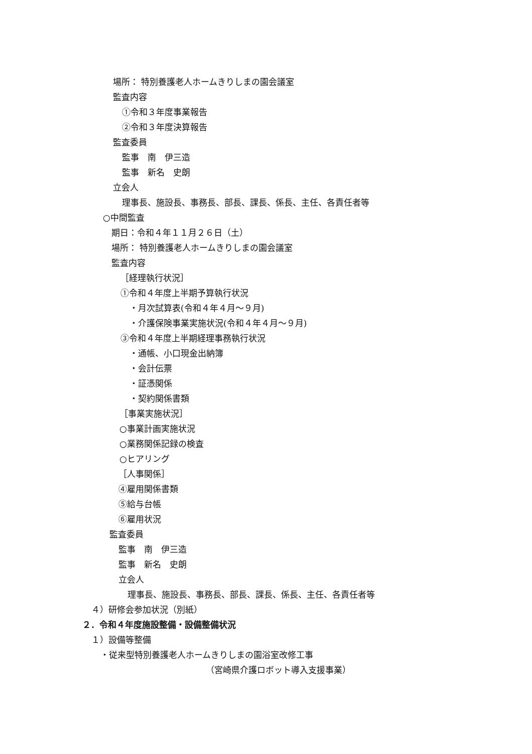場所： 特別養護老人ホームきりしまの園会議室
監査内容
①令和３年度事業報告
②令和３年度決算報告
監査委員
監事　南　伊三造
監事　新名　史朗
立会人
理事長、施設長、事務長、部長、課長、係長、主任、各責任者等
○中間監査
期日：令和４年１１月２６日（土）
場所： 特別養護老人ホームきりしまの園会議室
監査内容
［経理執行状況］
①令和４年度上半期予算執行状況
・月次試算表(令和４年４月～９月)
・介護保険事業実施状況(令和４年４月～９月)
③令和４年度上半期経理事務執行状況
・通帳、小口現金出納簿
・会計伝票
・証憑関係
・契約関係書類
［事業実施状況］
○事業計画実施状況
○業務関係記録の検査
○ヒアリング
［人事関係］
④雇用関係書類
⑤給与台帳
⑥雇用状況
監査委員
監事　南　伊三造
監事　新名　史朗
立会人
理事長、施設長、事務長、部長、課長、係長、主任、各責任者等
４）研修会参加状況（別紙）
２．令和４年度施設整備・設備整備状況
１）設備等整備
・従来型特別養護老人ホームきりしまの園浴室改修工事
（宮崎県介護ロボット導入支援事業）